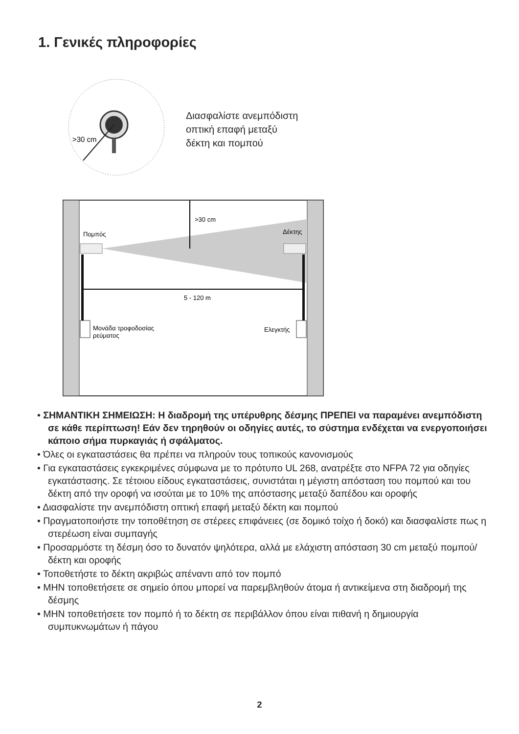1. Γενικές πληροφορίες
>30 cm
Διασφαλίστε ανεμπόδιστη
οπτική επαφή μεταξύ
δέκτη και πομπού
>30 cm
Πομπός
Δέκτης
5 - 120 m
Μονάδα τροφοδοσίας
ρεύματος
Ελεγκτής
• ΣΗΜΑΝΤΙΚΗ ΣΗΜΕΙΩΣΗ: Η διαδρομή της υπέρυθρης δέσμης ΠΡΕΠΕΙ να παραμένει ανεμπόδιστη σε κάθε περίπτωση! Εάν δεν τηρηθούν οι οδηγίες αυτές, το σύστημα ενδέχεται να ενεργοποιήσει κάποιο σήμα πυρκαγιάς ή σφάλματος.
• Όλες οι εγκαταστάσεις θα πρέπει να πληρούν τους τοπικούς κανονισμούς
• Για εγκαταστάσεις εγκεκριμένες σύμφωνα με το πρότυπο UL 268, ανατρέξτε στο NFPA 72 για οδηγίες εγκατάστασης. Σε τέτοιου είδους εγκαταστάσεις, συνιστάται η μέγιστη απόσταση του πομπού και του δέκτη από την οροφή να ισούται με το 10% της απόστασης μεταξύ δαπέδου και οροφής
• Διασφαλίστε την ανεμπόδιστη οπτική επαφή μεταξύ δέκτη και πομπού
• Πραγματοποιήστε την τοποθέτηση σε στέρεες επιφάνειες (σε δομικό τοίχο ή δοκό) και διασφαλίστε πως η στερέωση είναι συμπαγής
• Προσαρμόστε τη δέσμη όσο το δυνατόν ψηλότερα, αλλά με ελάχιστη απόσταση 30 cm μεταξύ πομπού/δέκτη και οροφής
• Τοποθετήστε το δέκτη ακριβώς απέναντι από τον πομπό
• ΜΗΝ τοποθετήσετε σε σημείο όπου μπορεί να παρεμβληθούν άτομα ή αντικείμενα στη διαδρομή της δέσμης
• ΜΗΝ τοποθετήσετε τον πομπό ή το δέκτη σε περιβάλλον όπου είναι πιθανή η δημιουργία συμπυκνωμάτων ή πάγου
2